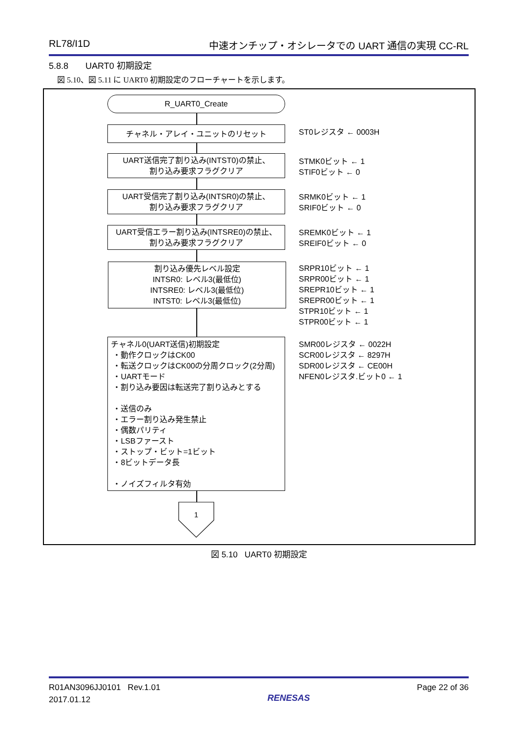RL78/I1D 中速オンチップ・オシレータでの UART 通信の実現 CC-RL
5.8.8 UART0 初期設定
図 5.10、図 5.11 に UART0 初期設定のフローチャートを示します。
R_UART0_Create
チャネル・アレイ・ユニットのリセット ST0レジスタ ← 0003H
UART送信完了割り込み(INTST0)の禁止、
割り込み要求フラグクリア
STMK0ビット ← 1
STIF0ビット ← 0
UART受信完了割り込み(INTSR0)の禁止、
割り込み要求フラグクリア
SRMK0ビット ← 1
SRIF0ビット ← 0
UART受信エラー割り込み(INTSRE0)の禁止、
割り込み要求フラグクリア
SREMK0ビット ← 1
SREIF0ビット ← 0
割り込み優先レベル設定
INTSR0: レベル3(最低位)
INTSRE0: レベル3(最低位)
INTST0: レベル3(最低位)
SRPR10ビット ← 1
SRPR00ビット ← 1
SREPR10ビット ← 1
SREPR00ビット ← 1
STPR10ビット ← 1
STPR00ビット ← 1
チャネル0(UART送信)初期設定
・動作クロックはCK00
・転送クロックはCK00の分周クロック(2分周)
・UARTモード
・割り込み要因は転送完了割り込みとする
・送信のみ
・エラー割り込み発生禁止
・偶数パリティ
・LSBファースト
・ストップ・ビット=1ビット
・8ビットデータ長
・ノイズフィルタ有効
SMR00レジスタ ← 0022H
SCR00レジスタ ← 8297H
SDR00レジスタ ← CE00H
NFEN0レジスタ.ビット0 ← 1
1
図 5.10 UART0 初期設定
R01AN3096JJ0101 Rev.1.01
2017.01.12 RENESAS Page 22 of 36